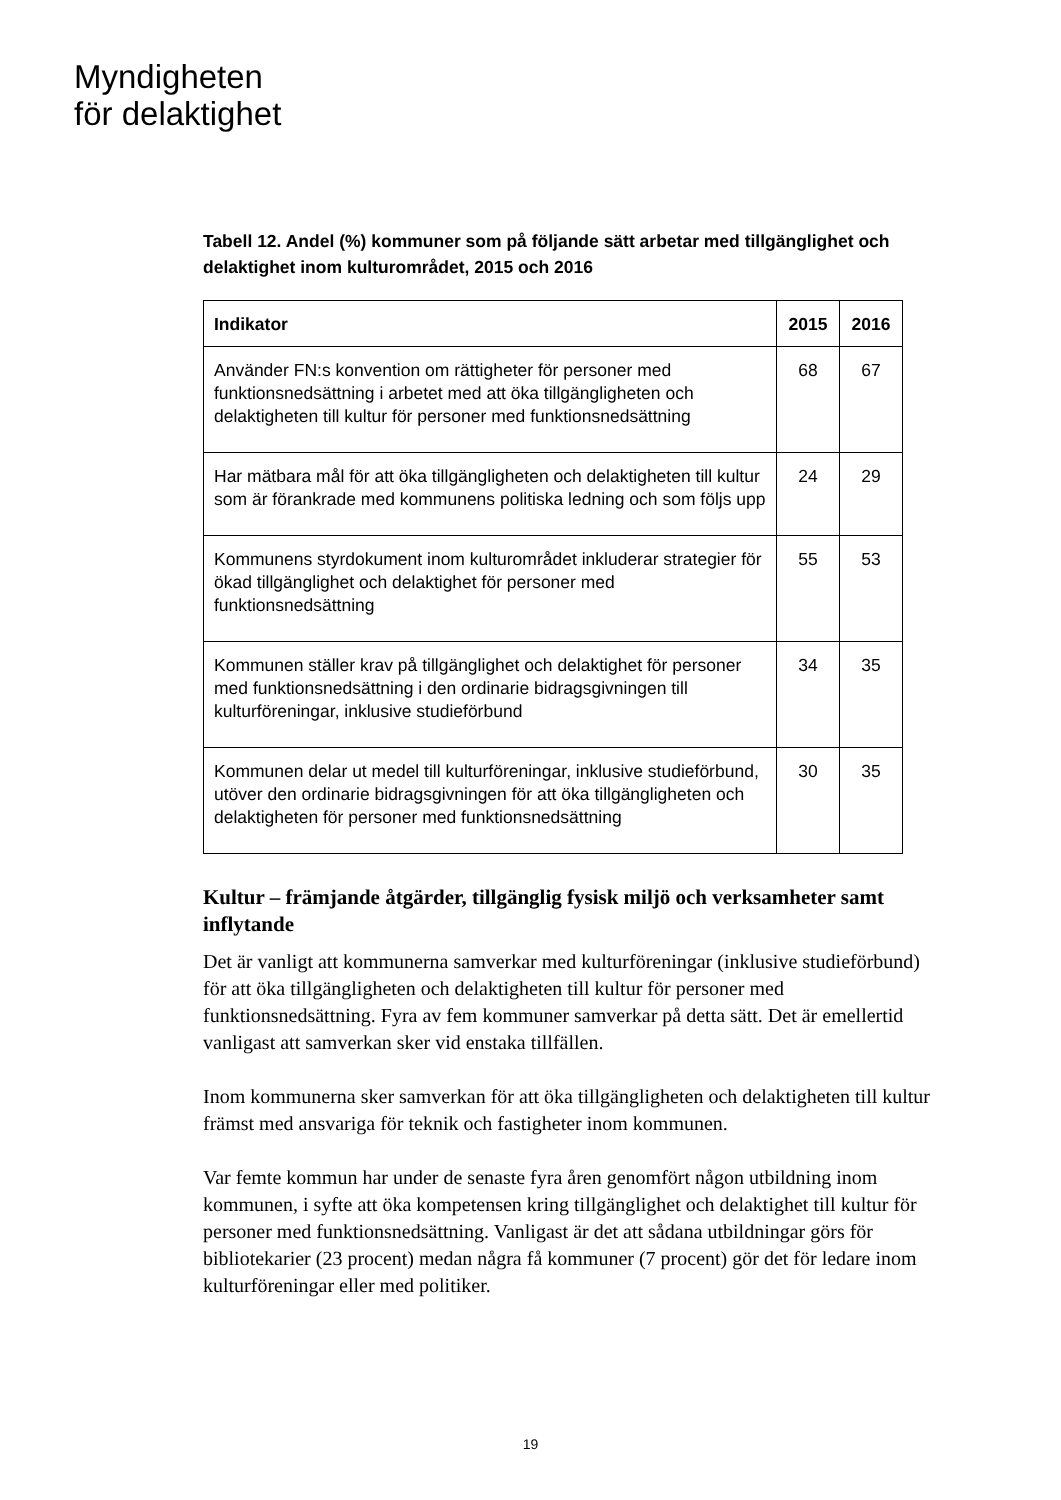Myndigheten
för delaktighet
Tabell 12. Andel (%) kommuner som på följande sätt arbetar med tillgänglighet och delaktighet inom kulturområdet, 2015 och 2016
| Indikator | 2015 | 2016 |
| --- | --- | --- |
| Använder FN:s konvention om rättigheter för personer med funktionsnedsättning i arbetet med att öka tillgängligheten och delaktigheten till kultur för personer med funktionsnedsättning | 68 | 67 |
| Har mätbara mål för att öka tillgängligheten och delaktigheten till kultur som är förankrade med kommunens politiska ledning och som följs upp | 24 | 29 |
| Kommunens styrdokument inom kulturområdet inkluderar strategier för ökad tillgänglighet och delaktighet för personer med funktionsnedsättning | 55 | 53 |
| Kommunen ställer krav på tillgänglighet och delaktighet för personer med funktionsnedsättning i den ordinarie bidragsgivningen till kulturföreningar, inklusive studieförbund | 34 | 35 |
| Kommunen delar ut medel till kulturföreningar, inklusive studieförbund, utöver den ordinarie bidragsgivningen för att öka tillgängligheten och delaktigheten för personer med funktionsnedsättning | 30 | 35 |
Kultur – främjande åtgärder, tillgänglig fysisk miljö och verksamheter samt inflytande
Det är vanligt att kommunerna samverkar med kulturföreningar (inklusive studieförbund) för att öka tillgängligheten och delaktigheten till kultur för personer med funktionsnedsättning. Fyra av fem kommuner samverkar på detta sätt. Det är emellertid vanligast att samverkan sker vid enstaka tillfällen.
Inom kommunerna sker samverkan för att öka tillgängligheten och delaktigheten till kultur främst med ansvariga för teknik och fastigheter inom kommunen.
Var femte kommun har under de senaste fyra åren genomfört någon utbildning inom kommunen, i syfte att öka kompetensen kring tillgänglighet och delaktighet till kultur för personer med funktionsnedsättning. Vanligast är det att sådana utbildningar görs för bibliotekarier (23 procent) medan några få kommuner (7 procent) gör det för ledare inom kulturföreningar eller med politiker.
19